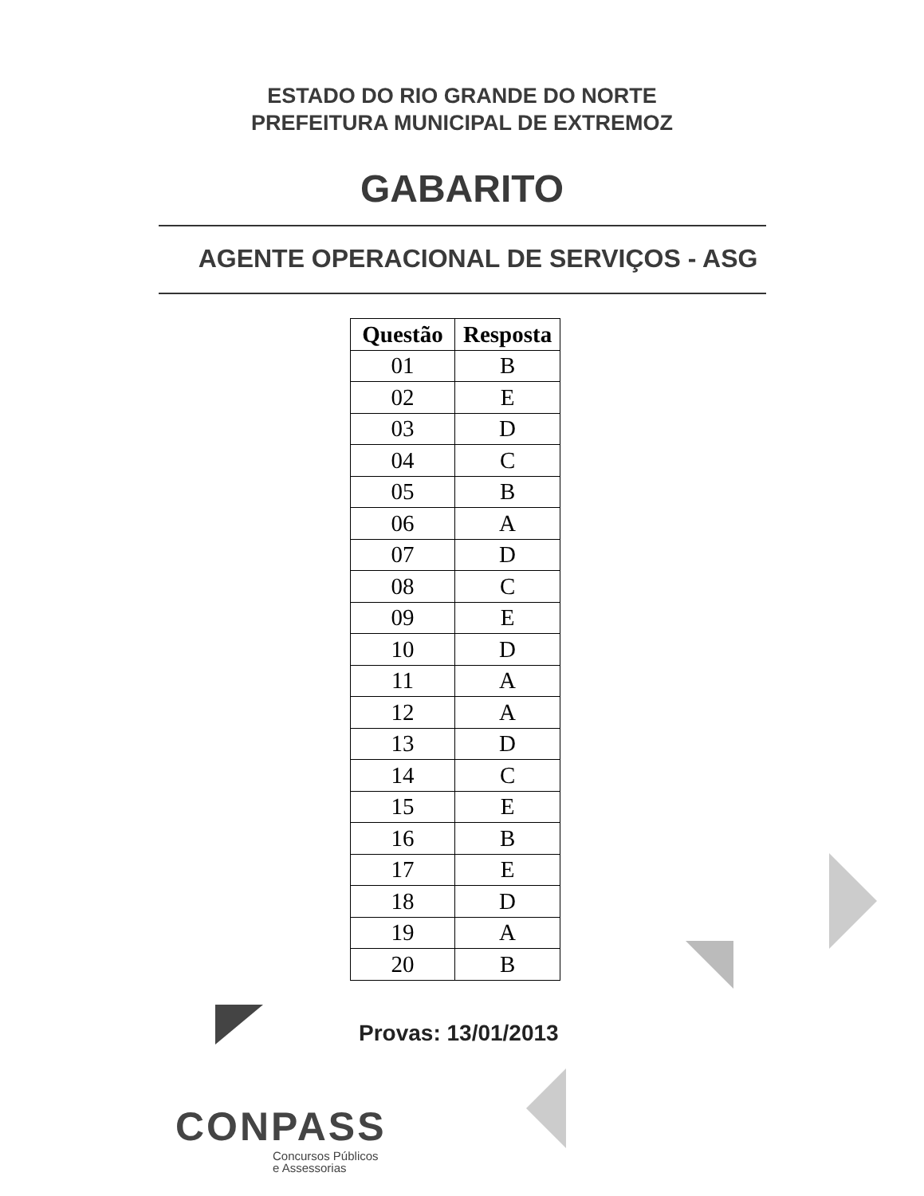ESTADO DO RIO GRANDE DO NORTE
PREFEITURA MUNICIPAL DE EXTREMOZ
GABARITO
AGENTE OPERACIONAL DE SERVIÇOS - ASG
| Questão | Resposta |
| --- | --- |
| 01 | B |
| 02 | E |
| 03 | D |
| 04 | C |
| 05 | B |
| 06 | A |
| 07 | D |
| 08 | C |
| 09 | E |
| 10 | D |
| 11 | A |
| 12 | A |
| 13 | D |
| 14 | C |
| 15 | E |
| 16 | B |
| 17 | E |
| 18 | D |
| 19 | A |
| 20 | B |
Provas: 13/01/2013
CONPASS
Concursos Públicos
e Assessorias